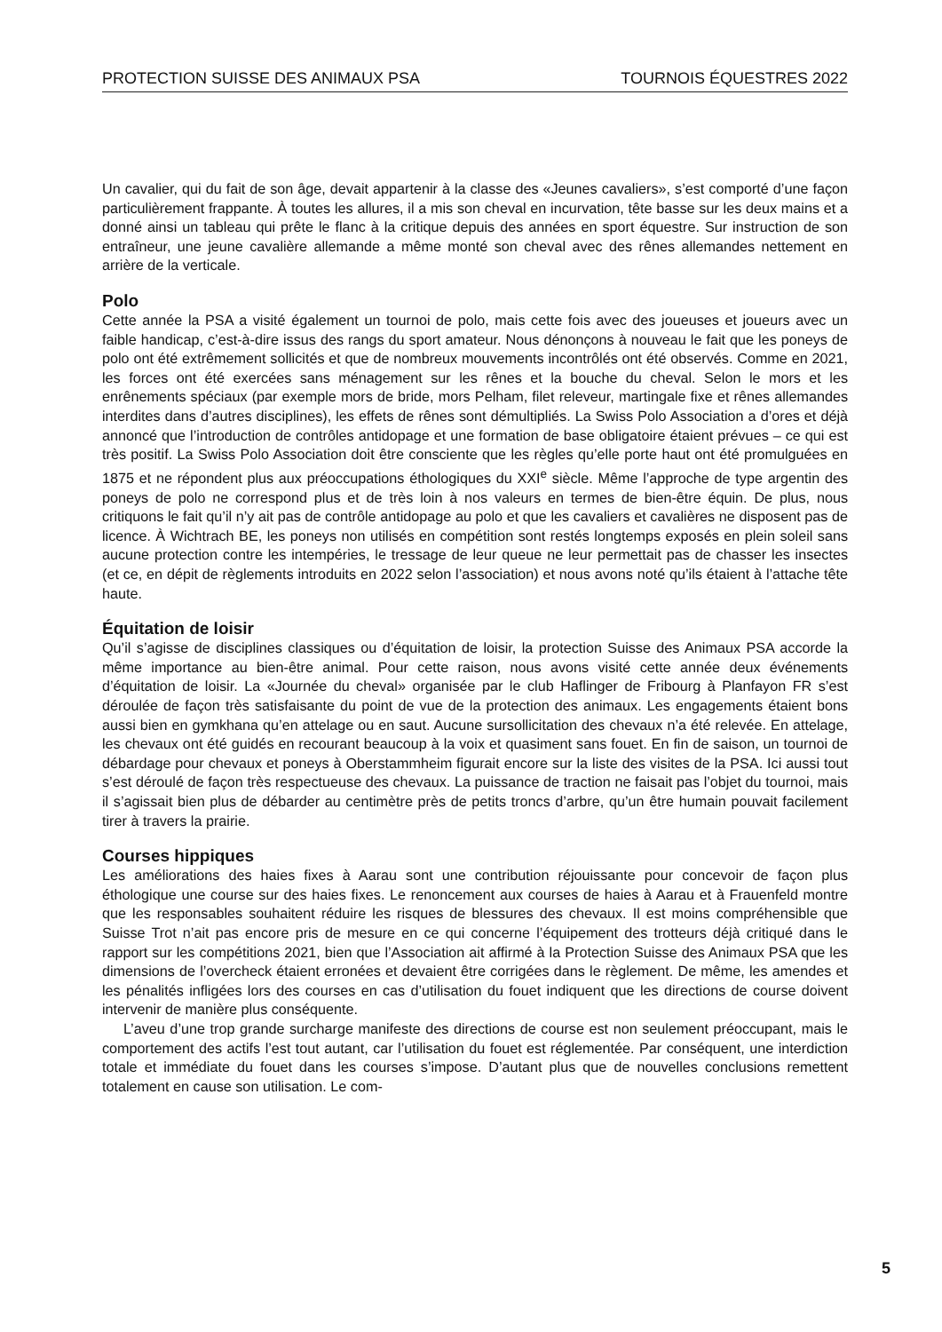PROTECTION SUISSE DES ANIMAUX PSA TOURNOIS ÉQUESTRES 2022
Un cavalier, qui du fait de son âge, devait appartenir à la classe des «Jeunes cavaliers», s’est comporté d’une façon particulièrement frappante. À toutes les allures, il a mis son cheval en incurvation, tête basse sur les deux mains et a donné ainsi un tableau qui prête le flanc à la critique depuis des années en sport équestre. Sur instruction de son entraîneur, une jeune cavalière allemande a même monté son cheval avec des rênes allemandes nettement en arrière de la verticale.
Polo
Cette année la PSA a visité également un tournoi de polo, mais cette fois avec des joueuses et joueurs avec un faible handicap, c’est-à-dire issus des rangs du sport amateur. Nous dénonçons à nouveau le fait que les poneys de polo ont été extrêmement sollicités et que de nombreux mouvements incontrôlés ont été observés. Comme en 2021, les forces ont été exercées sans ménagement sur les rênes et la bouche du cheval. Selon le mors et les enrênements spéciaux (par exemple mors de bride, mors Pelham, filet releveur, martingale fixe et rênes allemandes interdites dans d’autres disciplines), les effets de rênes sont démultipliés. La Swiss Polo Association a d’ores et déjà annoncé que l’introduction de contrôles antidopage et une formation de base obligatoire étaient prévues – ce qui est très positif. La Swiss Polo Association doit être consciente que les règles qu’elle porte haut ont été promulguées en 1875 et ne répondent plus aux préoccupations éthologiques du XXI<sup>e</sup> siècle. Même l’approche de type argentin des poneys de polo ne correspond plus et de très loin à nos valeurs en termes de bien-être équin. De plus, nous critiquons le fait qu’il n’y ait pas de contrôle antidopage au polo et que les cavaliers et cavalières ne disposent pas de licence. À Wichtrach BE, les poneys non utilisés en compétition sont restés longtemps exposés en plein soleil sans aucune protection contre les intempéries, le tressage de leur queue ne leur permettait pas de chasser les insectes (et ce, en dépit de règlements introduits en 2022 selon l’association) et nous avons noté qu’ils étaient à l’attache tête haute.
Équitation de loisir
Qu’il s’agisse de disciplines classiques ou d’équitation de loisir, la protection Suisse des Animaux PSA accorde la même importance au bien-être animal. Pour cette raison, nous avons visité cette année deux événements d’équitation de loisir. La «Journée du cheval» organisée par le club Haflinger de Fribourg à Planfayon FR s’est déroulée de façon très satisfaisante du point de vue de la protection des animaux. Les engagements étaient bons aussi bien en gymkhana qu’en attelage ou en saut. Aucune sursollicitation des chevaux n’a été relevée. En attelage, les chevaux ont été guidés en recourant beaucoup à la voix et quasiment sans fouet. En fin de saison, un tournoi de débardage pour chevaux et poneys à Oberstammheim figurait encore sur la liste des visites de la PSA. Ici aussi tout s’est déroulé de façon très respectueuse des chevaux. La puissance de traction ne faisait pas l’objet du tournoi, mais il s’agissait bien plus de débarder au centimètre près de petits troncs d’arbre, qu’un être humain pouvait facilement tirer à travers la prairie.
Courses hippiques
Les améliorations des haies fixes à Aarau sont une contribution réjouissante pour concevoir de façon plus éthologique une course sur des haies fixes. Le renoncement aux courses de haies à Aarau et à Frauenfeld montre que les responsables souhaitent réduire les risques de blessures des chevaux. Il est moins compréhensible que Suisse Trot n’ait pas encore pris de mesure en ce qui concerne l’équipement des trotteurs déjà critiqué dans le rapport sur les compétitions 2021, bien que l’Association ait affirmé à la Protection Suisse des Animaux PSA que les dimensions de l’overcheck étaient erronées et devaient être corrigées dans le règlement. De même, les amendes et les pénalités infligées lors des courses en cas d’utilisation du fouet indiquent que les directions de course doivent intervenir de manière plus conséquente.
L’aveu d’une trop grande surcharge manifeste des directions de course est non seulement préoccupant, mais le comportement des actifs l’est tout autant, car l’utilisation du fouet est réglementée. Par conséquent, une interdiction totale et immédiate du fouet dans les courses s’impose. D’autant plus que de nouvelles conclusions remettent totalement en cause son utilisation. Le com-
5